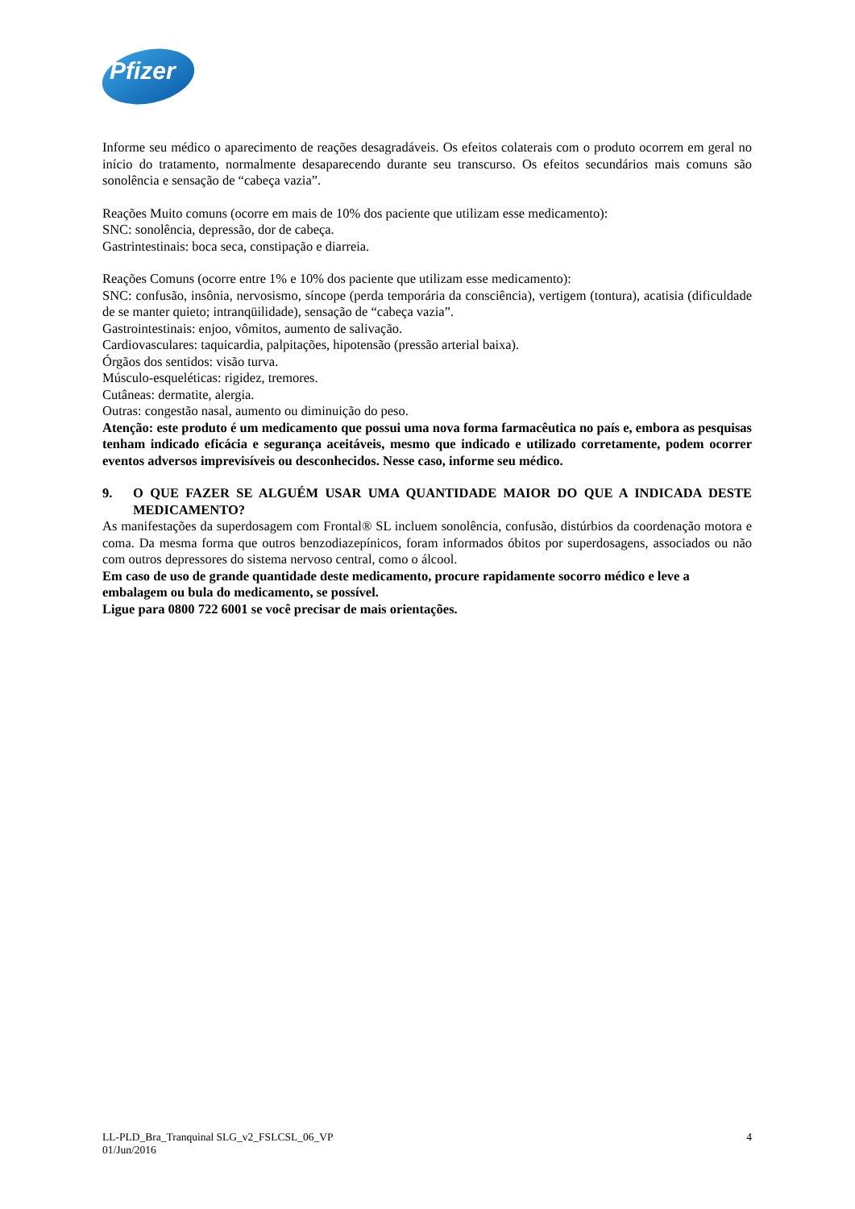Pfizer
Informe seu médico o aparecimento de reações desagradáveis. Os efeitos colaterais com o produto ocorrem em geral no início do tratamento, normalmente desaparecendo durante seu transcurso. Os efeitos secundários mais comuns são sonolência e sensação de “cabeça vazia”.
Reações Muito comuns (ocorre em mais de 10% dos paciente que utilizam esse medicamento):
SNC: sonolência, depressão, dor de cabeça.
Gastrintestinais: boca seca, constipação e diarreia.
Reações Comuns (ocorre entre 1% e 10% dos paciente que utilizam esse medicamento):
SNC: confusão, insônia, nervosismo, síncope (perda temporária da consciência), vertigem (tontura), acatisia (dificuldade de se manter quieto; intranqüilidade), sensação de “cabeça vazia”.
Gastrointestinais: enjoo, vômitos, aumento de salivação.
Cardiovasculares: taquicardia, palpitações, hipotensão (pressão arterial baixa).
Órgãos dos sentidos: visão turva.
Músculo-esqueléticas: rigidez, tremores.
Cutâneas: dermatite, alergia.
Outras: congestão nasal, aumento ou diminuição do peso.
Atenção: este produto é um medicamento que possui uma nova forma farmacêutica no país e, embora as pesquisas tenham indicado eficácia e segurança aceitáveis, mesmo que indicado e utilizado corretamente, podem ocorrer eventos adversos imprevisíveis ou desconhecidos. Nesse caso, informe seu médico.
9. O QUE FAZER SE ALGUÉM USAR UMA QUANTIDADE MAIOR DO QUE A INDICADA DESTE MEDICAMENTO?
As manifestações da superdosagem com Frontal® SL incluem sonolência, confusão, distúrbios da coordenação motora e coma. Da mesma forma que outros benzodiazepínicos, foram informados óbitos por superdosagens, associados ou não com outros depressores do sistema nervoso central, como o álcool.
Em caso de uso de grande quantidade deste medicamento, procure rapidamente socorro médico e leve a embalagem ou bula do medicamento, se possível.
Ligue para 0800 722 6001 se você precisar de mais orientações.
LL-PLD_Bra_Tranquinal SLG_v2_FSLCSL_06_VP
01/Jun/2016
4